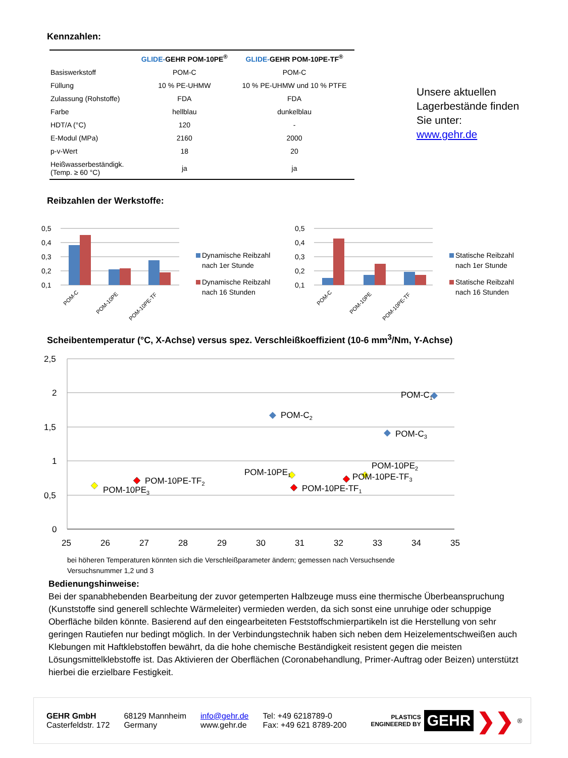Kennzahlen:
| | GLIDE- GEHR POM-10PE<sup>®</sup> | GLIDE- GEHR POM-10PE-TF<sup>®</sup> |
| --- | --- | --- |
| Basiswerkstoff | POM-C | POM-C |
| Füllung | 10 % PE-UHMW | 10 % PE-UHMW und 10 % PTFE |
| Zulassung (Rohstoffe) | FDA | FDA |
| Farbe | hellblau | dunkelblau |
| HDT/A (°C) | 120 | - |
| E-Modul (MPa) | 2160 | 2000 |
| p-v-Wert | 18 | 20 |
| Heißwasserbeständigk. (Temp. ≥ 60 °C) | ja | ja |
Unsere aktuellen
Lagerbestände finden
Sie unter:
www.gehr.de
Reibzahlen der Werkstoffe:
0,5
0,4
0,3
0,2
0,1
POM-C
POM-10PE
POM-10PE-TF
Dynamische Reibzahl
nach 1er Stunde
Dynamische Reibzahl
nach 16 Stunden
0,5
0,4
0,3
0,2
0,1
POM-C
POM-10PE
POM-10PE-TF
Statische Reibzahl
nach 1er Stunde
Statische Reibzahl
nach 16 Stunden
Scheibentemperatur (°C, X-Achse) versus spez. Verschleißkoeffizient (10-6 mm<sup>3</sup>/Nm, Y-Achse)
2,5
2
1,5
1
0,5
0
25
26
27
28
29
30
31
32
33
34
35
POM-C1
POM-C2
POM-C3
POM-10PE3
POM-10PE-TF2
POM-10PE1
POM-10PE-TF1
POM-10PE2
POM-10PE-TF3
bei höheren Temperaturen könnten sich die Verschleißparameter ändern; gemessen nach Versuchsende
Versuchsnummer 1,2 und 3
Bedienungshinweise:
Bei der spanabhebenden Bearbeitung der zuvor getemperten Halbzeuge muss eine thermische Überbeanspruchung (Kunststoffe sind generell schlechte Wärmeleiter) vermieden werden, da sich sonst eine unruhige oder schuppige Oberfläche bilden könnte. Basierend auf den eingearbeiteten Feststoffschmierpartikeln ist die Herstellung von sehr geringen Rautiefen nur bedingt möglich. In der Verbindungstechnik haben sich neben dem Heizelementschweißen auch Klebungen mit Haftklebstoffen bewährt, da die hohe chemische Beständigkeit resistent gegen die meisten Lösungsmittelklebstoffe ist. Das Aktivieren der Oberflächen (Coronabehandlung, Primer-Auftrag oder Beizen) unterstützt hierbei die erzielbare Festigkeit.
GEHR GmbH
Casterfeldstr. 172
68129 Mannheim
Germany
info@gehr.de
www.gehr.de
Tel: +49 6218789-0
Fax: +49 621 8789-200
PLASTICS
ENGINEERED BY
GEHR
❯❯
<sup>®</sup>